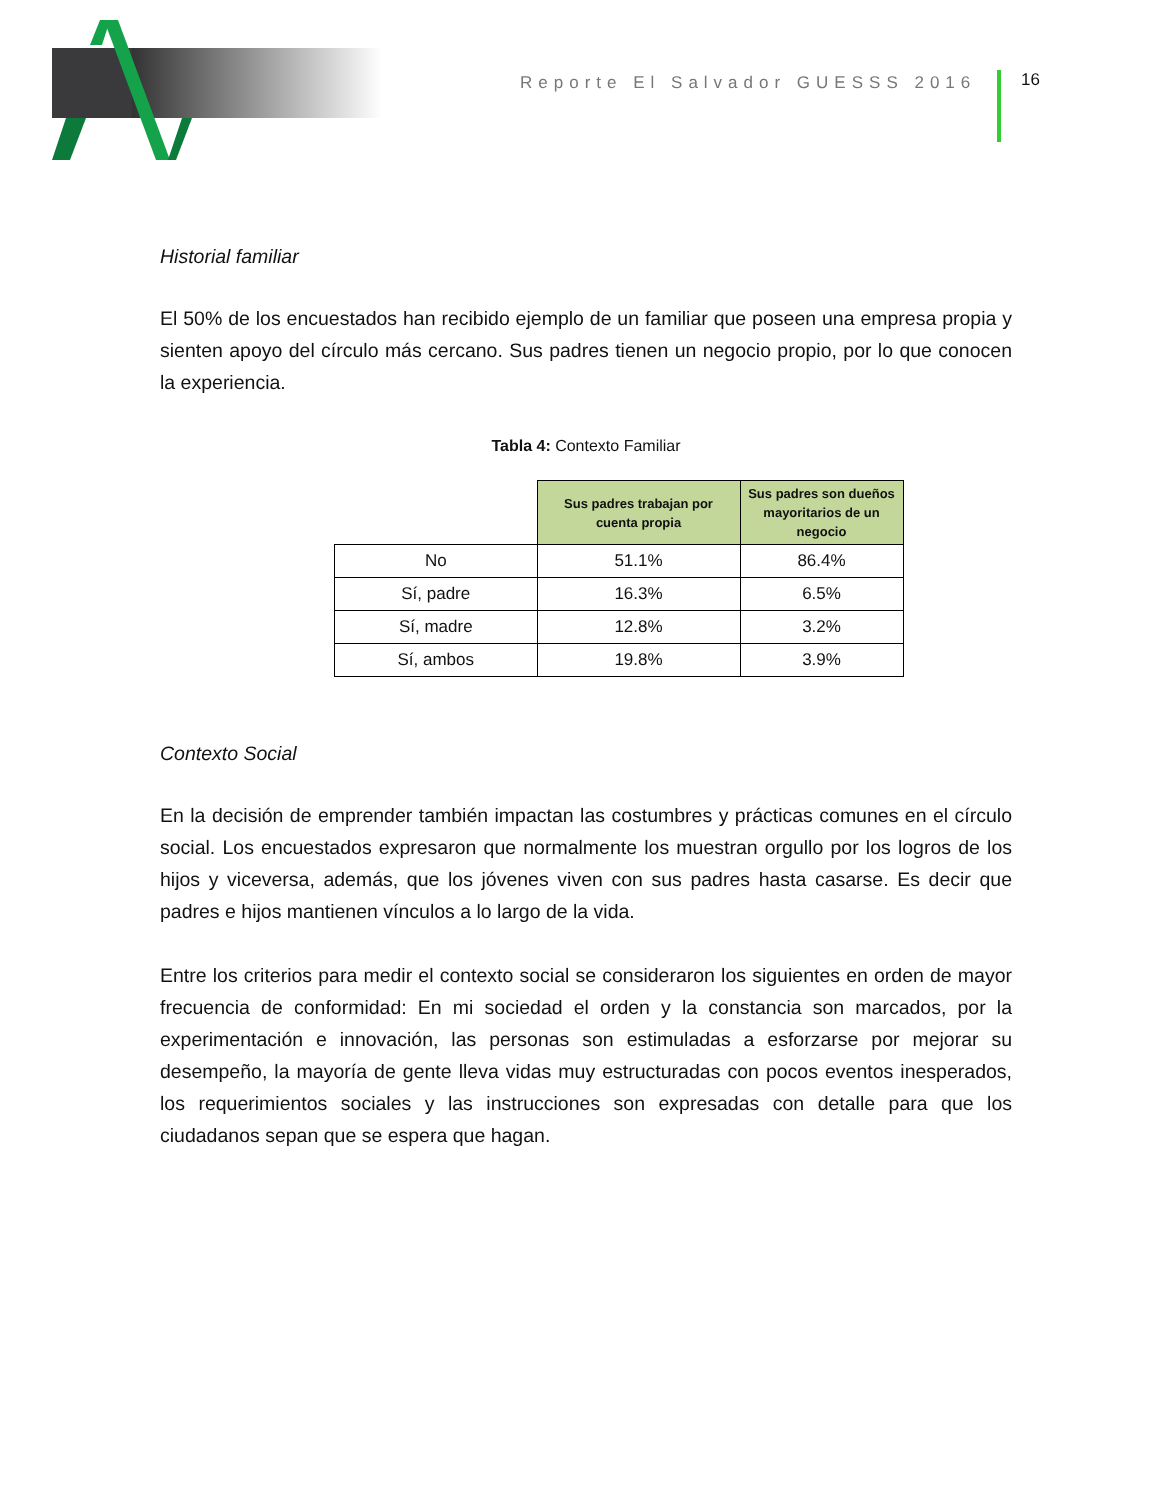Reporte El Salvador GUESSS 2016
16
Historial familiar
El 50% de los encuestados han recibido ejemplo de un familiar que poseen una empresa propia y sienten apoyo del círculo más cercano. Sus padres tienen un negocio propio, por lo que conocen la experiencia.
Tabla 4: Contexto Familiar
| | Sus padres trabajan por cuenta propia | Sus padres son dueños mayoritarios de un negocio |
| --- | --- | --- |
| No | 51.1% | 86.4% |
| Sí, padre | 16.3% | 6.5% |
| Sí, madre | 12.8% | 3.2% |
| Sí, ambos | 19.8% | 3.9% |
Contexto Social
En la decisión de emprender también impactan las costumbres y prácticas comunes en el círculo social. Los encuestados expresaron que normalmente los muestran orgullo por los logros de los hijos y viceversa, además, que los jóvenes viven con sus padres hasta casarse. Es decir que padres e hijos mantienen vínculos a lo largo de la vida.
Entre los criterios para medir el contexto social se consideraron los siguientes en orden de mayor frecuencia de conformidad: En mi sociedad el orden y la constancia son marcados, por la experimentación e innovación, las personas son estimuladas a esforzarse por mejorar su desempeño, la mayoría de gente lleva vidas muy estructuradas con pocos eventos inesperados, los requerimientos sociales y las instrucciones son expresadas con detalle para que los ciudadanos sepan que se espera que hagan.